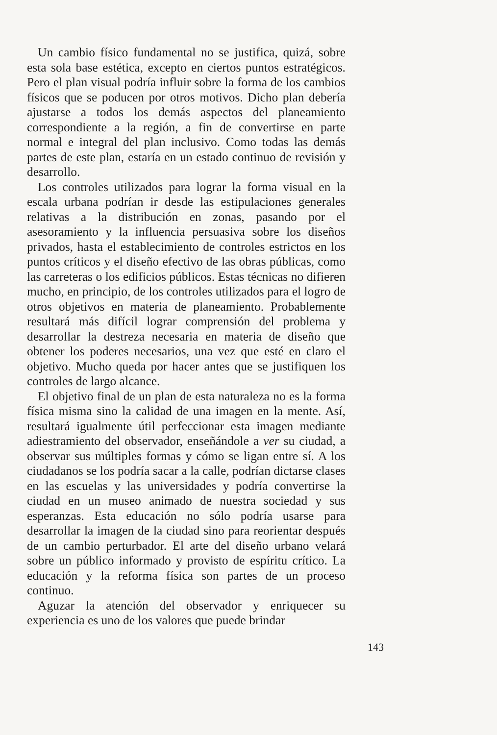Un cambio físico fundamental no se justifica, quizá, sobre esta sola base estética, excepto en ciertos puntos estratégicos. Pero el plan visual podría influir sobre la forma de los cambios físicos que se poducen por otros motivos. Dicho plan debería ajustarse a todos los demás aspectos del planeamiento correspondiente a la región, a fin de convertirse en parte normal e integral del plan inclusivo. Como todas las demás partes de este plan, estaría en un estado continuo de revisión y desarrollo.
Los controles utilizados para lograr la forma visual en la escala urbana podrían ir desde las estipulaciones generales relativas a la distribución en zonas, pasando por el asesoramiento y la influencia persuasiva sobre los diseños privados, hasta el establecimiento de controles estrictos en los puntos críticos y el diseño efectivo de las obras públicas, como las carreteras o los edificios públicos. Estas técnicas no difieren mucho, en principio, de los controles utilizados para el logro de otros objetivos en materia de planeamiento. Probablemente resultará más difícil lograr comprensión del problema y desarrollar la destreza necesaria en materia de diseño que obtener los poderes necesarios, una vez que esté en claro el objetivo. Mucho queda por hacer antes que se justifiquen los controles de largo alcance.
El objetivo final de un plan de esta naturaleza no es la forma física misma sino la calidad de una imagen en la mente. Así, resultará igualmente útil perfeccionar esta imagen mediante adiestramiento del observador, enseñándole a ver su ciudad, a observar sus múltiples formas y cómo se ligan entre sí. A los ciudadanos se los podría sacar a la calle, podrían dictarse clases en las escuelas y las universidades y podría convertirse la ciudad en un museo animado de nuestra sociedad y sus esperanzas. Esta educación no sólo podría usarse para desarrollar la imagen de la ciudad sino para reorientar después de un cambio perturbador. El arte del diseño urbano velará sobre un público informado y provisto de espíritu crítico. La educación y la reforma física son partes de un proceso continuo.
Aguzar la atención del observador y enriquecer su experiencia es uno de los valores que puede brindar
143